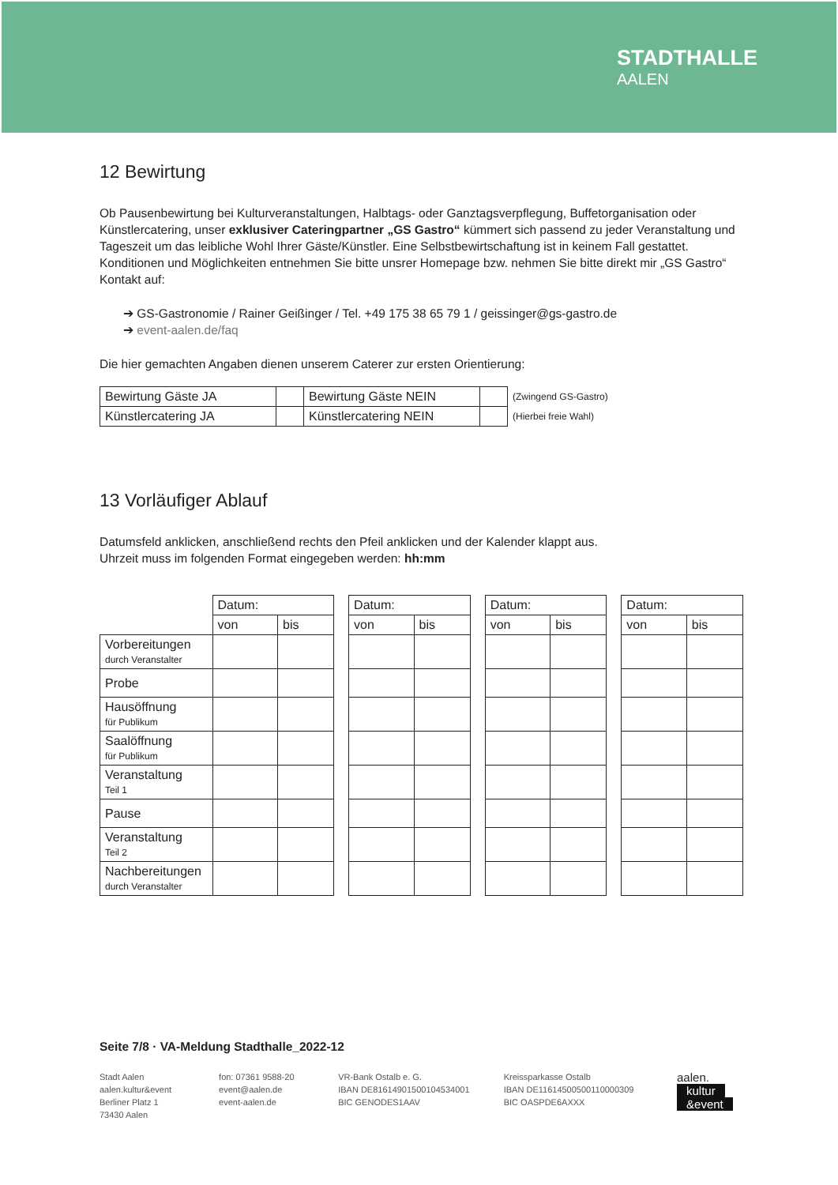STADTHALLE
AALEN
12 Bewirtung
Ob Pausenbewirtung bei Kulturveranstaltungen, Halbtags- oder Ganztagsverpflegung, Buffetorganisation oder Künstlercatering, unser exklusiver Cateringpartner „GS Gastro“ kümmert sich passend zu jeder Veranstaltung und Tageszeit um das leibliche Wohl Ihrer Gäste/Künstler. Eine Selbstbewirtschaftung ist in keinem Fall gestattet.
Konditionen und Möglichkeiten entnehmen Sie bitte unsrer Homepage bzw. nehmen Sie bitte direkt mir „GS Gastro“ Kontakt auf:
➔ GS-Gastronomie / Rainer Geißinger / Tel. +49 175 38 65 79 1 / geissinger@gs-gastro.de
➔ event-aalen.de/faq
Die hier gemachten Angaben dienen unserem Caterer zur ersten Orientierung:
| Bewirtung Gäste JA | | Bewirtung Gäste NEIN | | (Zwingend GS-Gastro) |
| Künstlercatering JA | | Künstlercatering NEIN | | (Hierbei freie Wahl) |
13 Vorläufiger Ablauf
Datumsfeld anklicken, anschließend rechts den Pfeil anklicken und der Kalender klappt aus.
Uhrzeit muss im folgenden Format eingegeben werden: hh:mm
| | Datum: | | | Datum: | | | Datum: | | | Datum: | |
| | von | bis | | von | bis | | von | bis | | von | bis |
| Vorbereitungen durch Veranstalter | | | | | | | | | | | |
| Probe | | | | | | | | | | | |
| Hausöffnung für Publikum | | | | | | | | | | | |
| Saalöffnung für Publikum | | | | | | | | | | | |
| Veranstaltung Teil 1 | | | | | | | | | | | |
| Pause | | | | | | | | | | | |
| Veranstaltung Teil 2 | | | | | | | | | | | |
| Nachbereitungen durch Veranstalter | | | | | | | | | | | |
Seite 7/8 · VA-Meldung Stadthalle_2022-12
Stadt Aalen
aalen.kultur&event
Berliner Platz 1
73430 Aalen
fon: 07361 9588-20
event@aalen.de
event-aalen.de
VR-Bank Ostalb e. G.
IBAN DE81614901500104534001
BIC GENODES1AAV
Kreissparkasse Ostalb
IBAN DE11614500500110000309
BIC OASPDE6AXXX
aalen.
kultur
&event